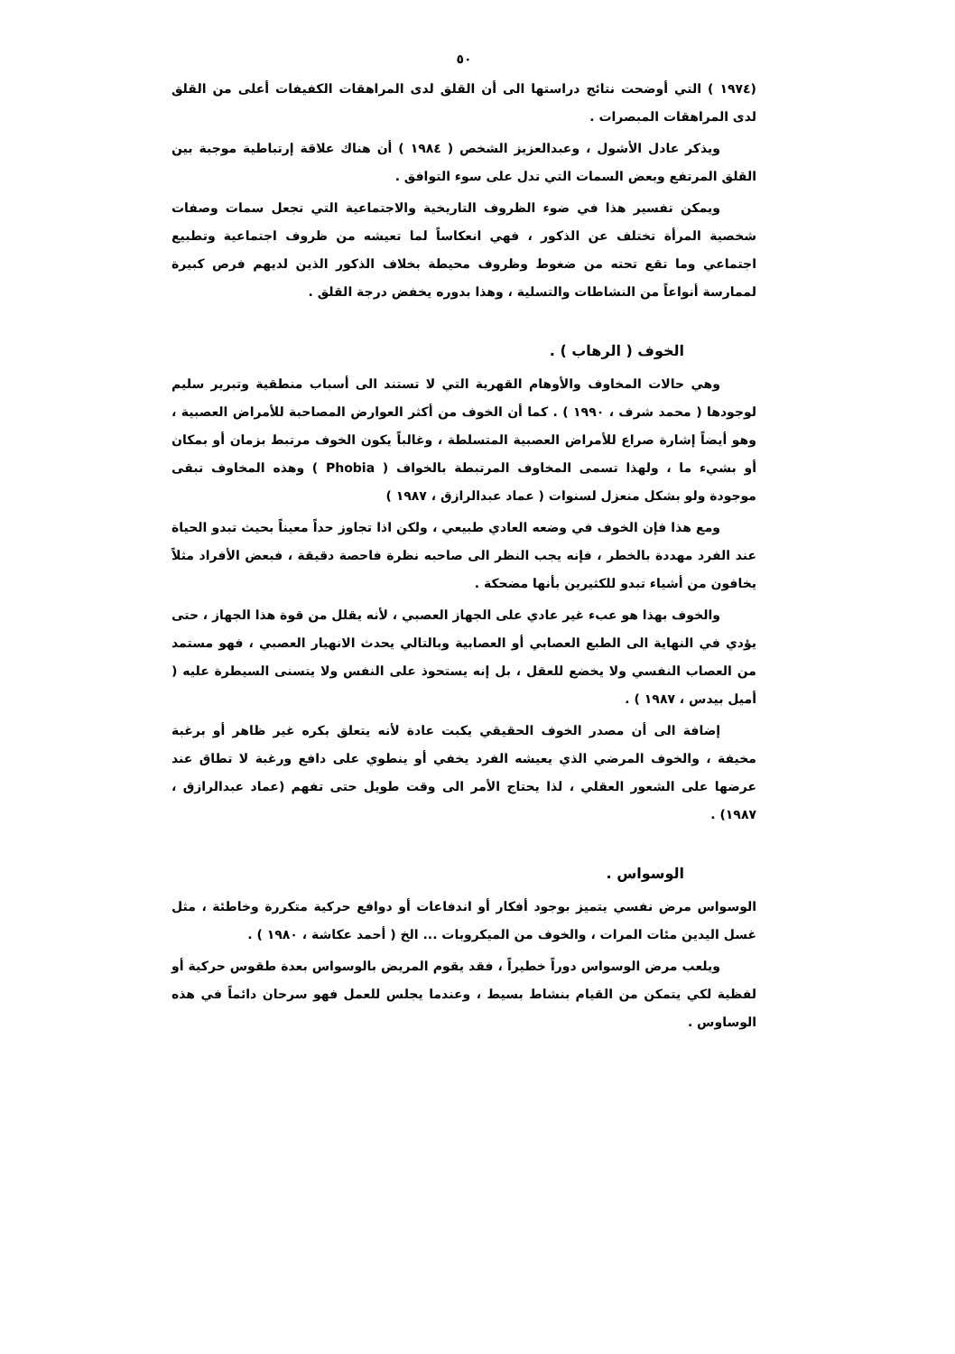٥٠
(١٩٧٤ ) التي أوضحت نتائج دراستها الى أن القلق لدى المراهقات الكفيفات أعلى من القلق لدى المراهقات المبصرات .
ويذكر عادل الأشول ، وعبدالعزيز الشخص ( ١٩٨٤ ) أن هناك علاقة إرتباطية موجبة بين القلق المرتفع وبعض السمات التي تدل على سوء التوافق .
ويمكن تفسير هذا في ضوء الظروف التاريخية والاجتماعية التي تجعل سمات وصفات شخصية المرأة تختلف عن الذكور ، فهي انعكاساً لما تعيشه من ظروف اجتماعية وتطبيع اجتماعي وما تقع تحته من ضغوط وظروف محيطة بخلاف الذكور الذين لديهم فرص كبيرة لممارسة أنواعاً من النشاطات والتسلية ، وهذا بدوره يخفض درجة القلق .
الخوف ( الرهاب ) .
وهي حالات المخاوف والأوهام القهرية التي لا تستند الى أسباب منطقية وتبرير سليم لوجودها ( محمد شرف ، ١٩٩٠ ) . كما أن الخوف من أكثر العوارض المصاحبة للأمراض العصبية ، وهو أيضاً إشارة صراع للأمراض العصبية المتسلطة ، وغالباً يكون الخوف مرتبط بزمان أو بمكان أو بشيء ما ، ولهذا تسمى المخاوف المرتبطة بالخواف ( Phobia ) وهذه المخاوف تبقى موجودة ولو بشكل منعزل لسنوات ( عماد عبدالرازق ، ١٩٨٧ )
ومع هذا فإن الخوف في وضعه العادي طبيعي ، ولكن اذا تجاوز حداً معيناً بحيث تبدو الحياة عند الفرد مهددة بالخطر ، فإنه يجب النظر الى صاحبه نظرة فاحصة دقيقة ، فبعض الأفراد مثلاً يخافون من أشياء تبدو للكثيرين بأنها مضحكة .
والخوف بهذا هو عبء غير عادي على الجهاز العصبي ، لأنه يقلل من قوة هذا الجهاز ، حتى يؤدي في النهاية الى الطبع العصابي أو العصابية وبالتالي يحدث الانهيار العصبي ، فهو مستمد من العصاب النفسي ولا يخضع للعقل ، بل إنه يستحوذ على النفس ولا يتسنى السيطرة عليه ( أميل بيدس ، ١٩٨٧ ) .
إضافة الى أن مصدر الخوف الحقيقي يكبت عادة لأنه يتعلق بكره غير ظاهر أو برغبة مخيفة ، والخوف المرضي الذي يعيشه الفرد يخفي أو ينطوي على دافع ورغبة لا تطاق عند عرضها على الشعور العقلي ، لذا يحتاج الأمر الى وقت طويل حتى تفهم (عماد عبدالرازق ، ١٩٨٧) .
الوسواس .
الوسواس مرض نفسي يتميز بوجود أفكار أو اندفاعات أو دوافع حركية متكررة وخاطئة ، مثل غسل اليدين مئات المرات ، والخوف من الميكروبات ... الخ ( أحمد عكاشة ، ١٩٨٠ ) .
ويلعب مرض الوسواس دوراً خطيراً ، فقد يقوم المريض بالوسواس بعدة طقوس حركية أو لفظية لكي يتمكن من القيام بنشاط بسيط ، وعندما يجلس للعمل فهو سرحان دائماً في هذه الوساوس .